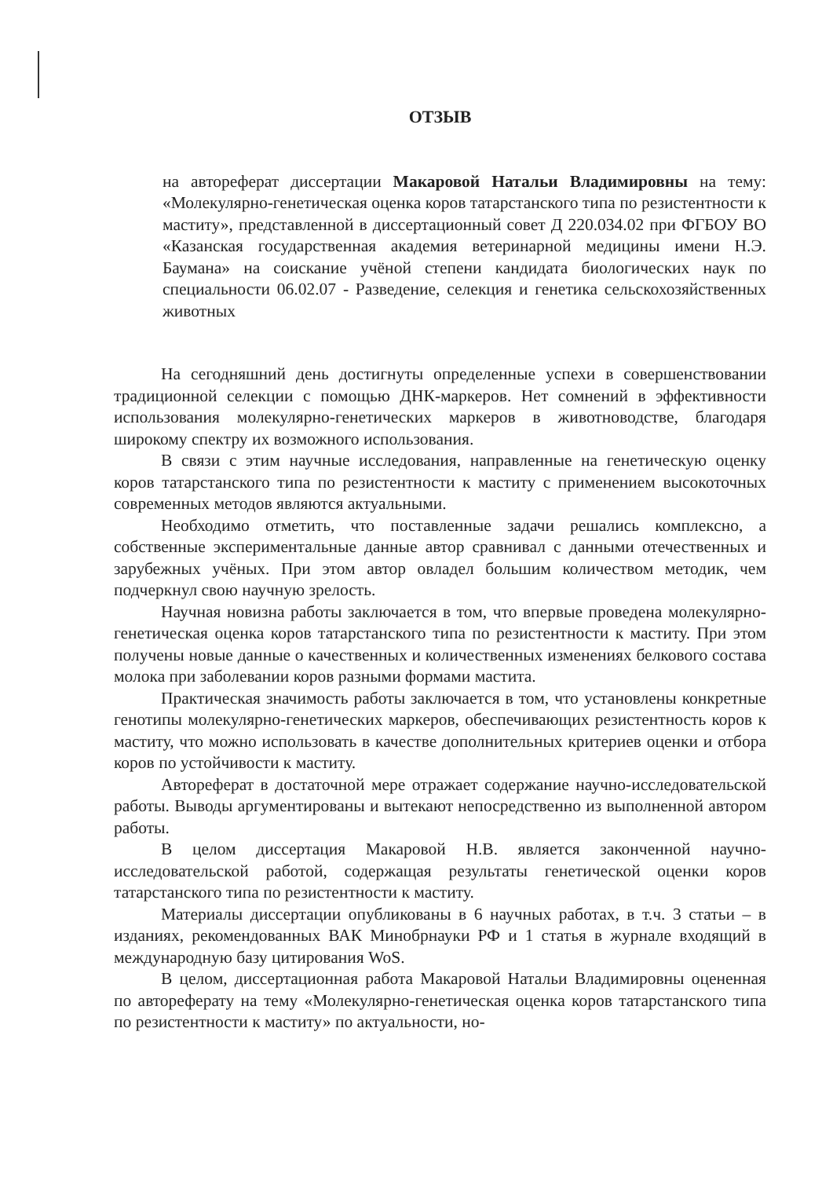ОТЗЫВ
на автореферат диссертации Макаровой Натальи Владимировны на тему: «Молекулярно-генетическая оценка коров татарстанского типа по резистентности к маститу», представленной в диссертационный совет Д 220.034.02 при ФГБОУ ВО «Казанская государственная академия ветеринарной медицины имени Н.Э. Баумана» на соискание учёной степени кандидата биологических наук по специальности 06.02.07 - Разведение, селекция и генетика сельскохозяйственных животных
На сегодняшний день достигнуты определенные успехи в совершенствовании традиционной селекции с помощью ДНК-маркеров. Нет сомнений в эффективности использования молекулярно-генетических маркеров в животноводстве, благодаря широкому спектру их возможного использования.
В связи с этим научные исследования, направленные на генетическую оценку коров татарстанского типа по резистентности к маститу с применением высокоточных современных методов являются актуальными.
Необходимо отметить, что поставленные задачи решались комплексно, а собственные экспериментальные данные автор сравнивал с данными отечественных и зарубежных учёных. При этом автор овладел большим количеством методик, чем подчеркнул свою научную зрелость.
Научная новизна работы заключается в том, что впервые проведена молекулярно-генетическая оценка коров татарстанского типа по резистентности к маститу. При этом получены новые данные о качественных и количественных изменениях белкового состава молока при заболевании коров разными формами мастита.
Практическая значимость работы заключается в том, что установлены конкретные генотипы молекулярно-генетических маркеров, обеспечивающих резистентность коров к маститу, что можно использовать в качестве дополнительных критериев оценки и отбора коров по устойчивости к маститу.
Автореферат в достаточной мере отражает содержание научно-исследовательской работы. Выводы аргументированы и вытекают непосредственно из выполненной автором работы.
В целом диссертация Макаровой Н.В. является законченной научно-исследовательской работой, содержащая результаты генетической оценки коров татарстанского типа по резистентности к маститу.
Материалы диссертации опубликованы в 6 научных работах, в т.ч. 3 статьи – в изданиях, рекомендованных ВАК Минобрнауки РФ и 1 статья в журнале входящий в международную базу цитирования WoS.
В целом, диссертационная работа Макаровой Натальи Владимировны оцененная по автореферату на тему «Молекулярно-генетическая оценка коров татарстанского типа по резистентности к маститу» по актуальности, но-